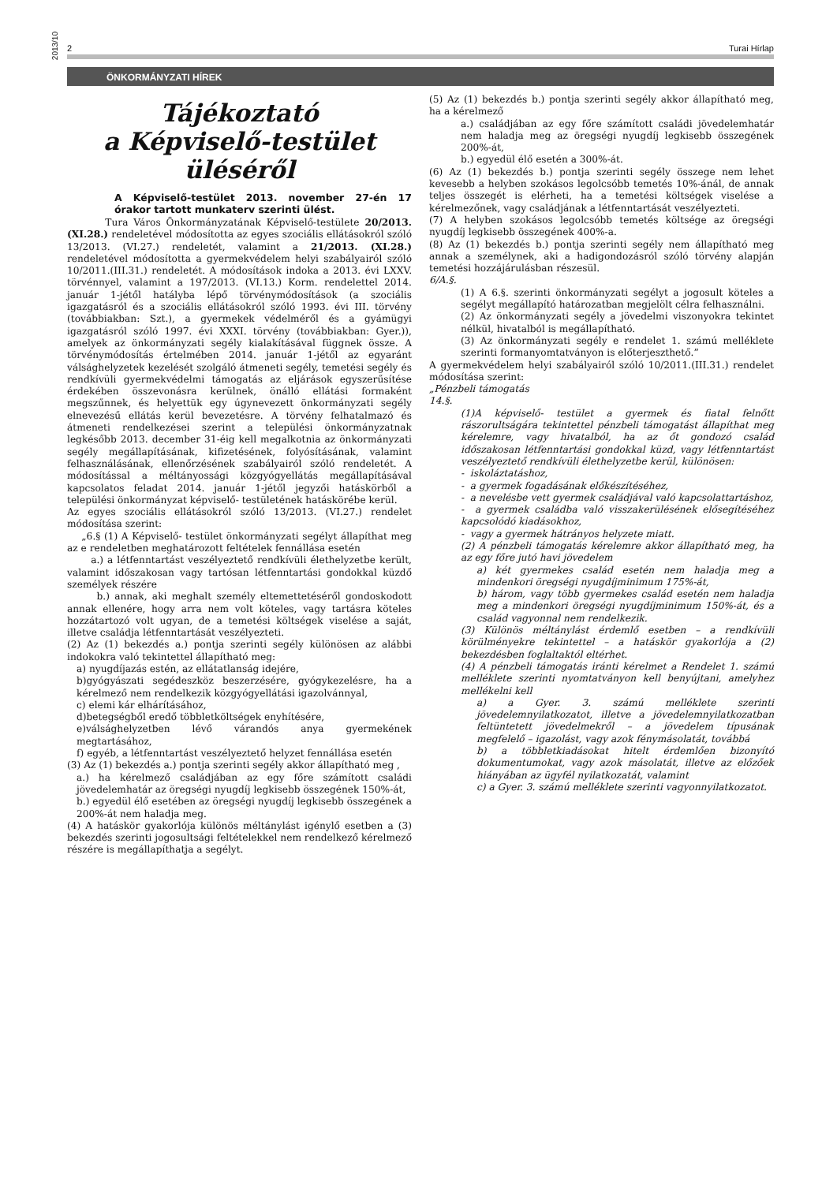2013/10
2 Turai Hírlap
ÖNKORMÁNYZATI HÍREK
Tájékoztató
a Képviselő-testület üléséről
A Képviselő-testület 2013. november 27-én 17 órakor tartott munkaterv szerinti ülést.
Tura Város Önkormányzatának Képviselő-testülete 20/2013.(XI.28.) rendeletével módosította az egyes szociális ellátásokról szóló 13/2013. (VI.27.) rendeletét, valamint a 21/2013. (XI.28.) rendeletével módosította a gyermekvédelem helyi szabályairól szóló 10/2011.(III.31.) rendeletét. A módosítások indoka a 2013. évi LXXV. törvénnyel, valamint a 197/2013. (VI.13.) Korm. rendelettel 2014. január 1-jétől hatályba lépő törvénymódosítások (a szociális igazgatásról és a szociális ellátásokról szóló 1993. évi III. törvény (továbbiakban: Szt.), a gyermekek védelméről és a gyámügyi igazgatásról szóló 1997. évi XXXI. törvény (továbbiakban: Gyer.)), amelyek az önkormányzati segély kialakításával függnek össze. A törvénymódosítás értelmében 2014. január 1-jétől az egyaránt válsághelyzetek kezelését szolgáló átmeneti segély, temetési segély és rendkívüli gyermekvédelmi támogatás az eljárások egyszerűsítése érdekében összevonásra kerülnek, önálló ellátási formaként megszűnnek, és helyettük egy úgynevezett önkormányzati segély elnevezésű ellátás kerül bevezetésre. A törvény felhatalmazó és átmeneti rendelkezései szerint a települési önkormányzatnak legkésőbb 2013. december 31-éig kell megalkotnia az önkormányzati segély megállapításának, kifizetésének, folyósításának, valamint felhasználásának, ellenőrzésének szabályairól szóló rendeletét. A módosítással a méltányossági közgyógyellátás megállapításával kapcsolatos feladat 2014. január 1-jétől jegyzői hatáskörből a települési önkormányzat képviselő- testületének hatáskörébe kerül.
Az egyes szociális ellátásokról szóló 13/2013. (VI.27.) rendelet módosítása szerint:
„6.§ (1) A Képviselő- testület önkormányzati segélyt állapíthat meg az e rendeletben meghatározott feltételek fennállása esetén
a.) a létfenntartást veszélyeztető rendkívüli élethelyzetbe került, valamint időszakosan vagy tartósan létfenntartási gondokkal küzdő személyek részére
b.) annak, aki meghalt személy eltemettetéséről gondoskodott annak ellenére, hogy arra nem volt köteles, vagy tartásra köteles hozzátartozó volt ugyan, de a temetési költségek viselése a saját, illetve családja létfenntartását veszélyezteti.
(2) Az (1) bekezdés a.) pontja szerinti segély különösen az alábbi indokokra való tekintettel állapítható meg:
a) nyugdíjazás estén, az ellátatlanság idejére,
b)gyógyászati segédeszköz beszerzésére, gyógykezelésre, ha a kérelmező nem rendelkezik közgyógyellátási igazolvánnyal,
c) elemi kár elhárításához,
d)betegségből eredő többletköltségek enyhítésére,
e)válsághelyzetben lévő várandós anya gyermekének megtartásához,
f) egyéb, a létfenntartást veszélyeztető helyzet fennállása esetén
(3) Az (1) bekezdés a.) pontja szerinti segély akkor állapítható meg ,
a.) ha kérelmező családjában az egy főre számított családi jövedelemhatár az öregségi nyugdíj legkisebb összegének 150%-át,
b.) egyedül élő esetében az öregségi nyugdíj legkisebb összegének a 200%-át nem haladja meg.
(4) A hatáskör gyakorlója különös méltánylást igénylő esetben a (3) bekezdés szerinti jogosultsági feltételekkel nem rendelkező kérelmező részére is megállapíthatja a segélyt.
(5) Az (1) bekezdés b.) pontja szerinti segély akkor állapítható meg, ha a kérelmező
a.) családjában az egy főre számított családi jövedelemhatár nem haladja meg az öregségi nyugdíj legkisebb összegének 200%-át,
b.) egyedül élő esetén a 300%-át.
(6) Az (1) bekezdés b.) pontja szerinti segély összege nem lehet kevesebb a helyben szokásos legolcsóbb temetés 10%-ánál, de annak teljes összegét is elérheti, ha a temetési költségek viselése a kérelmezőnek, vagy családjának a létfenntartását veszélyezteti.
(7) A helyben szokásos legolcsóbb temetés költsége az öregségi nyugdíj legkisebb összegének 400%-a.
(8) Az (1) bekezdés b.) pontja szerinti segély nem állapítható meg annak a személynek, aki a hadigondozásról szóló törvény alapján temetési hozzájárulásban részesül.
6/A.§.
(1) A 6.§. szerinti önkormányzati segélyt a jogosult köteles a segélyt megállapító határozatban megjelölt célra felhasználni.
(2) Az önkormányzati segély a jövedelmi viszonyokra tekintet nélkül, hivatalból is megállapítható.
(3) Az önkormányzati segély e rendelet 1. számú melléklete szerinti formanyomtatványon is előterjeszthető.”
A gyermekvédelem helyi szabályairól szóló 10/2011.(III.31.) rendelet módosítása szerint:
„Pénzbeli támogatás
14.§.
(1)A képviselő- testület a gyermek és fiatal felnőtt rászorultságára tekintettel pénzbeli támogatást állapíthat meg kérelemre, vagy hivatalból, ha az őt gondozó család időszakosan létfenntartási gondokkal küzd, vagy létfenntartást veszélyeztető rendkívüli élethelyzetbe kerül, különösen:
- iskoláztatáshoz,
- a gyermek fogadásának előkészítéséhez,
- a nevelésbe vett gyermek családjával való kapcsolattartáshoz,
- a gyermek családba való visszakerülésének elősegítéséhez kapcsolódó kiadásokhoz,
- vagy a gyermek hátrányos helyzete miatt.
(2) A pénzbeli támogatás kérelemre akkor állapítható meg, ha az egy főre jutó havi jövedelem
a) két gyermekes család esetén nem haladja meg a mindenkori öregségi nyugdíjminimum 175%-át,
b) három, vagy több gyermekes család esetén nem haladja meg a mindenkori öregségi nyugdíjminimum 150%-át, és a család vagyonnal nem rendelkezik.
(3) Különös méltánylást érdemlő esetben – a rendkívüli körülményekre tekintettel – a hatáskör gyakorlója a (2) bekezdésben foglaltaktól eltérhet.
(4) A pénzbeli támogatás iránti kérelmet a Rendelet 1. számú melléklete szerinti nyomtatványon kell benyújtani, amelyhez mellékelni kell
a) a Gyer. 3. számú melléklete szerinti jövedelemnyilatkozatot, illetve a jövedelemnyilatkozatban feltüntetett jövedelmekről – a jövedelem típusának megfelelő – igazolást, vagy azok fénymásolatát, továbbá
b) a többletkiadásokat hitelt érdemlően bizonyító dokumentumokat, vagy azok másolatát, illetve az előzőek hiányában az ügyfél nyilatkozatát, valamint
c) a Gyer. 3. számú melléklete szerinti vagyonnyilatkozatot.